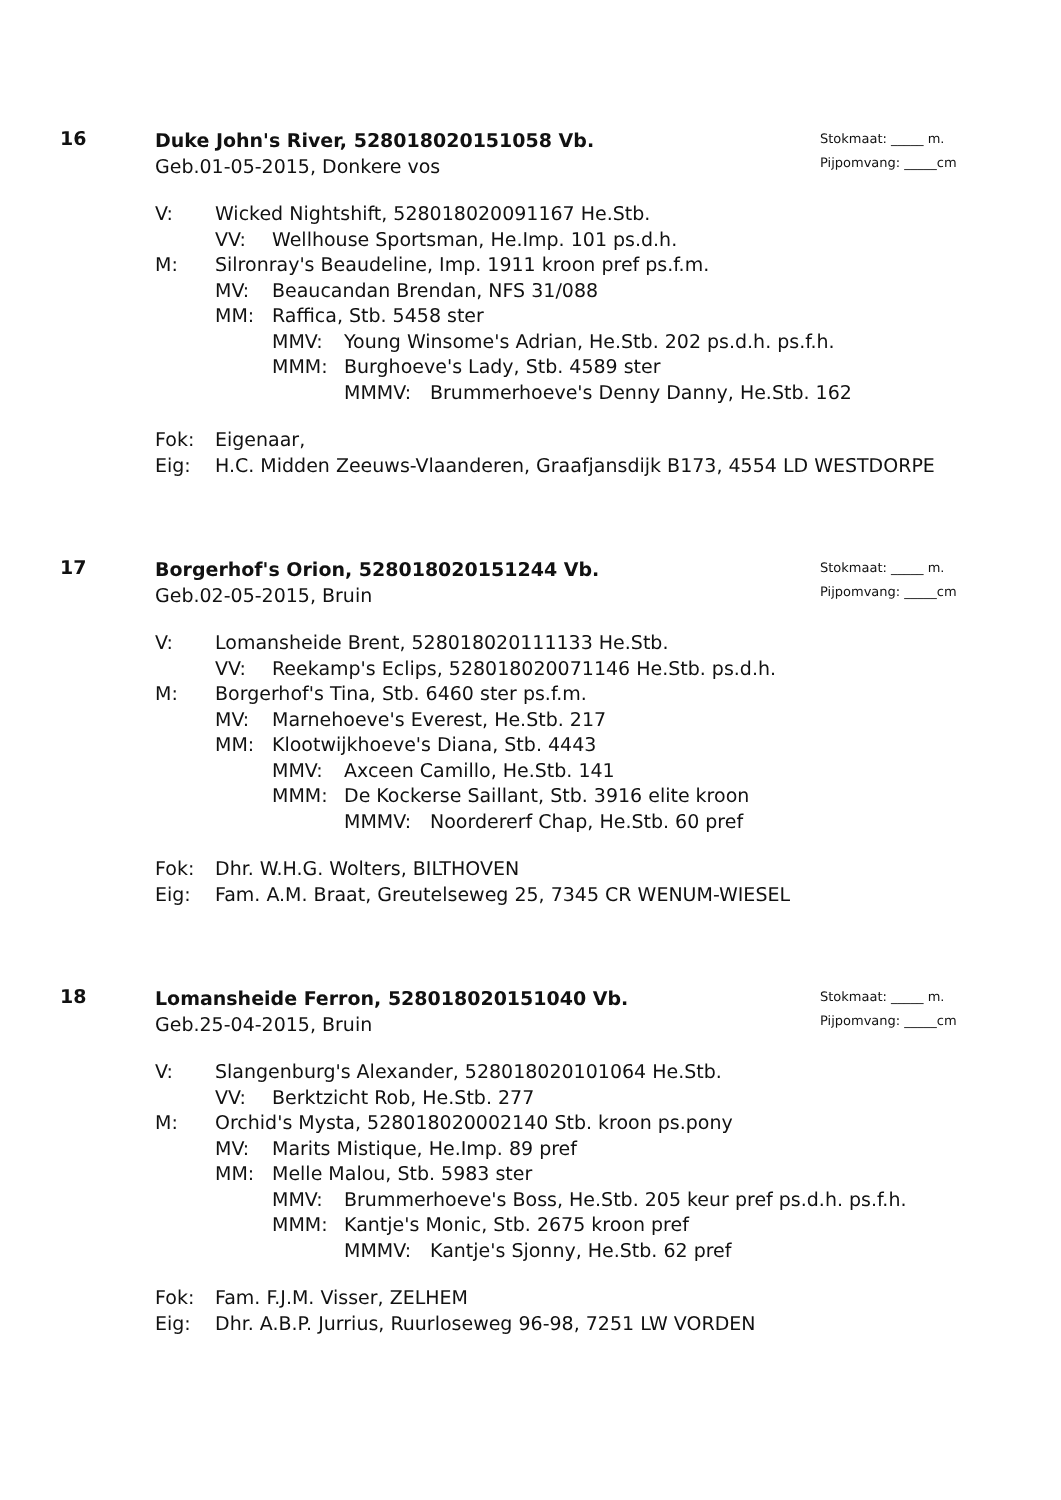16
Duke John's River, 528018020151058 Vb.
Geb.01-05-2015, Donkere vos
Stokmaat: _____ m.
Pijpomvang: _____cm
V: Wicked Nightshift, 528018020091167 He.Stb.
VV: Wellhouse Sportsman, He.Imp. 101 ps.d.h.
M: Silronray's Beaudeline, Imp. 1911 kroon pref ps.f.m.
MV: Beaucandan Brendan, NFS 31/088
MM: Raffica, Stb. 5458 ster
MMV: Young Winsome's Adrian, He.Stb. 202 ps.d.h. ps.f.h.
MMM: Burghoeve's Lady, Stb. 4589 ster
MMMV: Brummerhoeve's Denny Danny, He.Stb. 162
Fok: Eigenaar,
Eig: H.C. Midden Zeeuws-Vlaanderen, Graafjansdijk B173, 4554 LD WESTDORPE
17
Borgerhof's Orion, 528018020151244 Vb.
Geb.02-05-2015, Bruin
Stokmaat: _____ m.
Pijpomvang: _____cm
V: Lomansheide Brent, 528018020111133 He.Stb.
VV: Reekamp's Eclips, 528018020071146 He.Stb. ps.d.h.
M: Borgerhof's Tina, Stb. 6460 ster ps.f.m.
MV: Marnehoeve's Everest, He.Stb. 217
MM: Klootwijkhoeve's Diana, Stb. 4443
MMV: Axceen Camillo, He.Stb. 141
MMM: De Kockerse Saillant, Stb. 3916 elite kroon
MMMV: Noordererf Chap, He.Stb. 60 pref
Fok: Dhr. W.H.G. Wolters, BILTHOVEN
Eig: Fam. A.M. Braat, Greutelseweg 25, 7345 CR WENUM-WIESEL
18
Lomansheide Ferron, 528018020151040 Vb.
Geb.25-04-2015, Bruin
Stokmaat: _____ m.
Pijpomvang: _____cm
V: Slangenburg's Alexander, 528018020101064 He.Stb.
VV: Berktzicht Rob, He.Stb. 277
M: Orchid's Mysta, 528018020002140 Stb. kroon ps.pony
MV: Marits Mistique, He.Imp. 89 pref
MM: Melle Malou, Stb. 5983 ster
MMV: Brummerhoeve's Boss, He.Stb. 205 keur pref ps.d.h. ps.f.h.
MMM: Kantje's Monic, Stb. 2675 kroon pref
MMMV: Kantje's Sjonny, He.Stb. 62 pref
Fok: Fam. F.J.M. Visser, ZELHEM
Eig: Dhr. A.B.P. Jurrius, Ruurloseweg 96-98, 7251 LW VORDEN